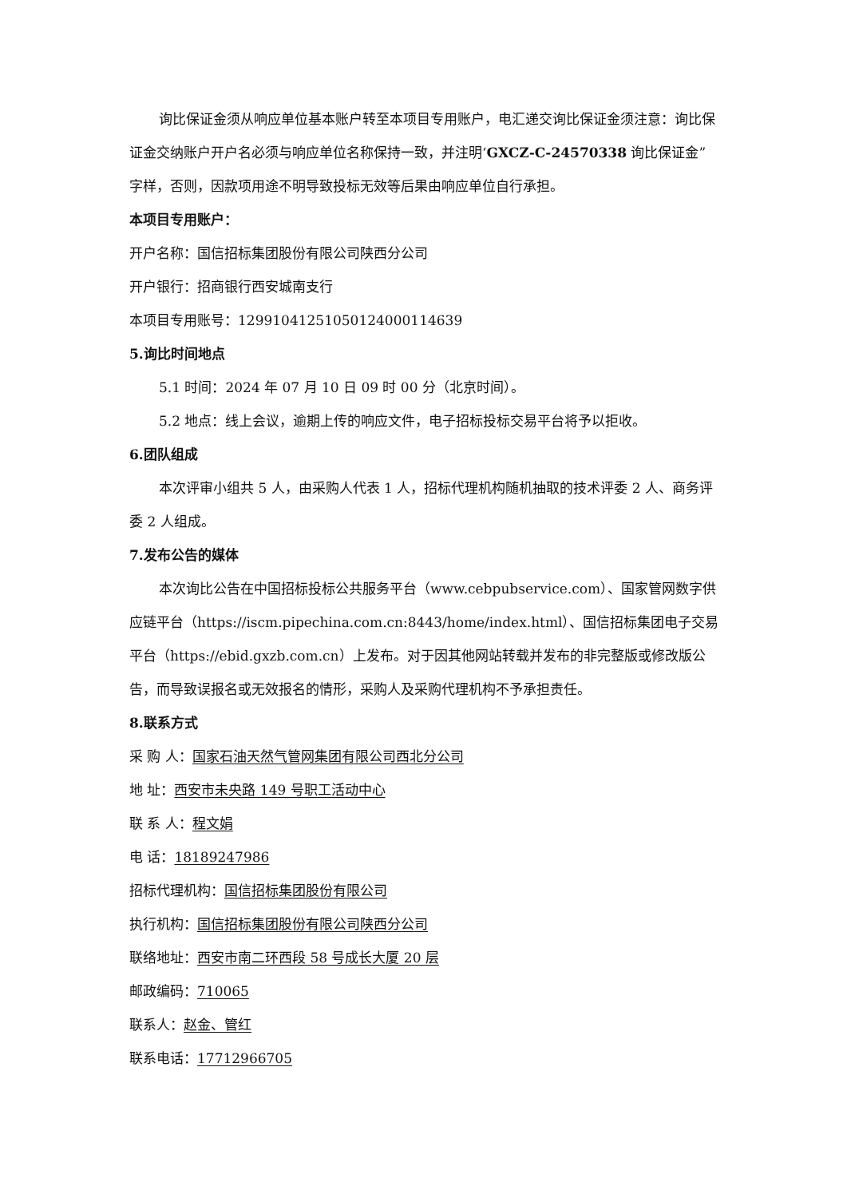询比保证金须从响应单位基本账户转至本项目专用账户，电汇递交询比保证金须注意：询比保证金交纳账户开户名必须与响应单位名称保持一致，并注明‘GXCZ-C-24570338 询比保证金”字样，否则，因款项用途不明导致投标无效等后果由响应单位自行承担。
本项目专用账户：
开户名称：国信招标集团股份有限公司陕西分公司
开户银行：招商银行西安城南支行
本项目专用账号：1299104125105012400011​4639
5.询比时间地点
5.1 时间：2024 年 07 月 10 日 09 时 00 分（北京时间）。
5.2 地点：线上会议，逾期上传的响应文件，电子招标投标交易平台将予以拒收。
6.团队组成
本次评审小组共 5 人，由采购人代表 1 人，招标代理机构随机抽取的技术评委 2 人、商务评委 2 人组成。
7.发布公告的媒体
本次询比公告在中国招标投标公共服务平台（www.cebpubservice.com）、国家管网数字供应链平台（https://iscm.pipechina.com.cn:8443/home/index.html）、国信招标集团电子交易平台（https://ebid.gxzb.com.cn）上发布。对于因其他网站转载并发布的非完整版或修改版公告，而导致误报名或无效报名的情形，采购人及采购代理机构不予承担责任。
8.联系方式
采 购 人：国家石油天然气管网集团有限公司西北分公司
地 址：西安市未央路 149 号职工活动中心
联 系 人：程文娟
电 话：18189247986
招标代理机构：国信招标集团股份有限公司
执行机构：国信招标集团股份有限公司陕西分公司
联络地址：西安市南二环西段 58 号成长大厦 20 层
邮政编码：710065
联系人：赵金、管红
联系电话：17712966705